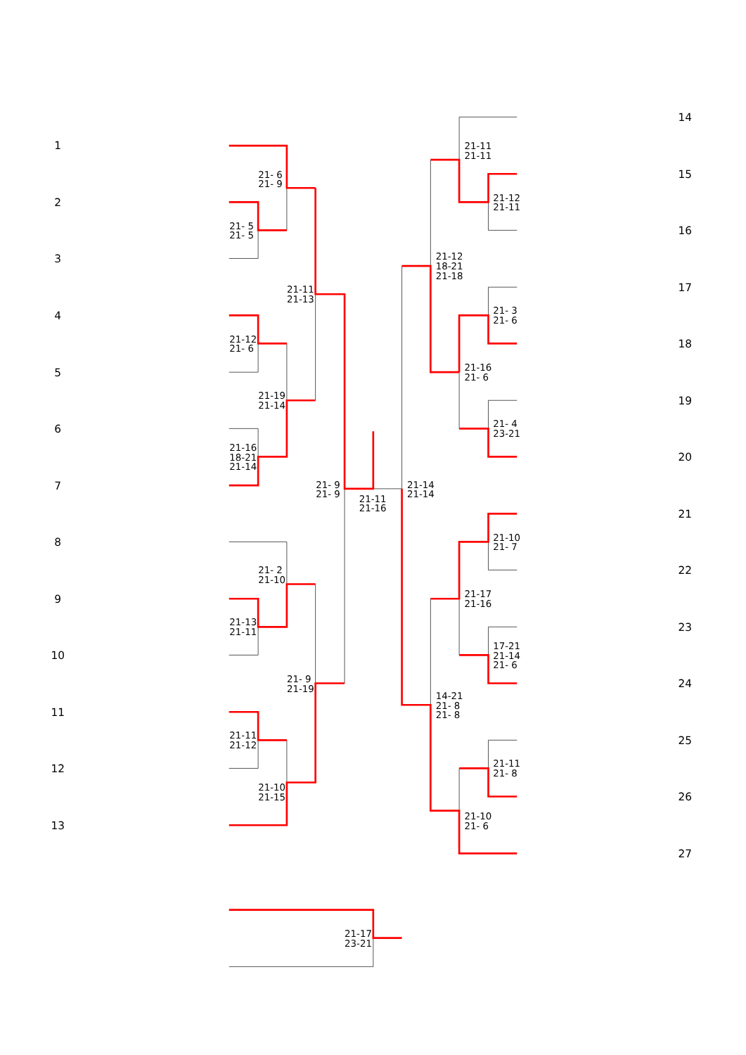14
1
21-11
21-11
15
21- 6
21- 9
21-12
21-11
2
21- 5
21- 5
16
21-12
18-21
21-18
3
17
21-11
21-13
4
21- 3
21- 6
21-12
21- 6
18
21-16
21- 6
5
21-19
21-14
19
21- 4
23-21
6
21-16
18-21
21-14
20
7
21- 9
21- 9
21-14
21-14
21-11
21-16
21
21-10
21- 7
8
21- 2
21-10
22
21-17
21-16
9
21-13
21-11
23
17-21
21-14
21- 6
10
21- 9
21-19
24
14-21
21- 8
21- 8
11
21-11
21-12
25
21-11
21- 8
12
21-10
21-15
26
21-10
21- 6
13
27
21-17
23-21